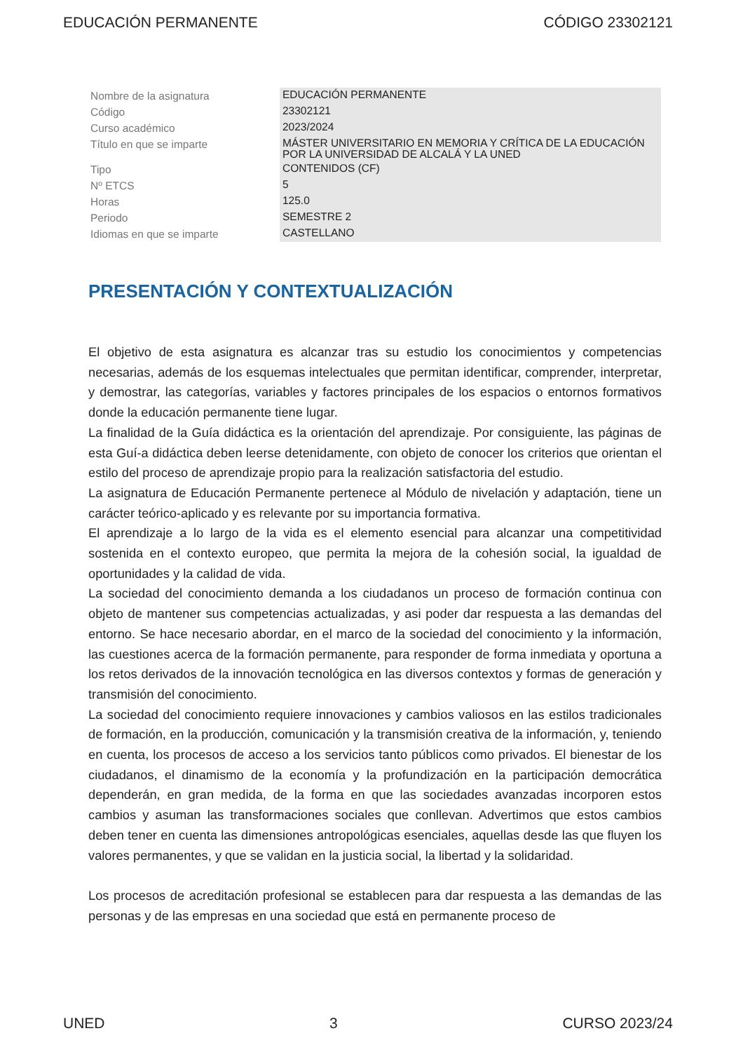EDUCACIÓN PERMANENTE CÓDIGO 23302121
| Nombre de la asignatura | EDUCACIÓN PERMANENTE |
| Código | 23302121 |
| Curso académico | 2023/2024 |
| Título en que se imparte | MÁSTER UNIVERSITARIO EN MEMORIA Y CRÍTICA DE LA EDUCACIÓN POR LA UNIVERSIDAD DE ALCALÁ Y LA UNED |
| Tipo | CONTENIDOS (CF) |
| Nº ETCS | 5 |
| Horas | 125.0 |
| Periodo | SEMESTRE 2 |
| Idiomas en que se imparte | CASTELLANO |
PRESENTACIÓN Y CONTEXTUALIZACIÓN
El objetivo de esta asignatura es alcanzar tras su estudio los conocimientos y competencias necesarias, además de los esquemas intelectuales que permitan identificar, comprender, interpretar, y demostrar, las categorías, variables y factores principales de los espacios o entornos formativos donde la educación permanente tiene lugar.
La finalidad de la Guía didáctica es la orientación del aprendizaje. Por consiguiente, las páginas de esta Guí-a didáctica deben leerse detenidamente, con objeto de conocer los criterios que orientan el estilo del proceso de aprendizaje propio para la realización satisfactoria del estudio.
La asignatura de Educación Permanente pertenece al Módulo de nivelación y adaptación, tiene un carácter teórico-aplicado y es relevante por su importancia formativa.
El aprendizaje a lo largo de la vida es el elemento esencial para alcanzar una competitividad sostenida en el contexto europeo, que permita la mejora de la cohesión social, la igualdad de oportunidades y la calidad de vida.
La sociedad del conocimiento demanda a los ciudadanos un proceso de formación continua con objeto de mantener sus competencias actualizadas, y asi poder dar respuesta a las demandas del entorno. Se hace necesario abordar, en el marco de la sociedad del conocimiento y la información, las cuestiones acerca de la formación permanente, para responder de forma inmediata y oportuna a los retos derivados de la innovación tecnológica en las diversos contextos y formas de generación y transmisión del conocimiento.
La sociedad del conocimiento requiere innovaciones y cambios valiosos en las estilos tradicionales de formación, en la producción, comunicación y la transmisión creativa de la información, y, teniendo en cuenta, los procesos de acceso a los servicios tanto públicos como privados. El bienestar de los ciudadanos, el dinamismo de la economía y la profundización en la participación democrática dependerán, en gran medida, de la forma en que las sociedades avanzadas incorporen estos cambios y asuman las transformaciones sociales que conllevan. Advertimos que estos cambios deben tener en cuenta las dimensiones antropológicas esenciales, aquellas desde las que fluyen los valores permanentes, y que se validan en la justicia social, la libertad y la solidaridad.
Los procesos de acreditación profesional se establecen para dar respuesta a las demandas de las personas y de las empresas en una sociedad que está en permanente proceso de
UNED 3 CURSO 2023/24